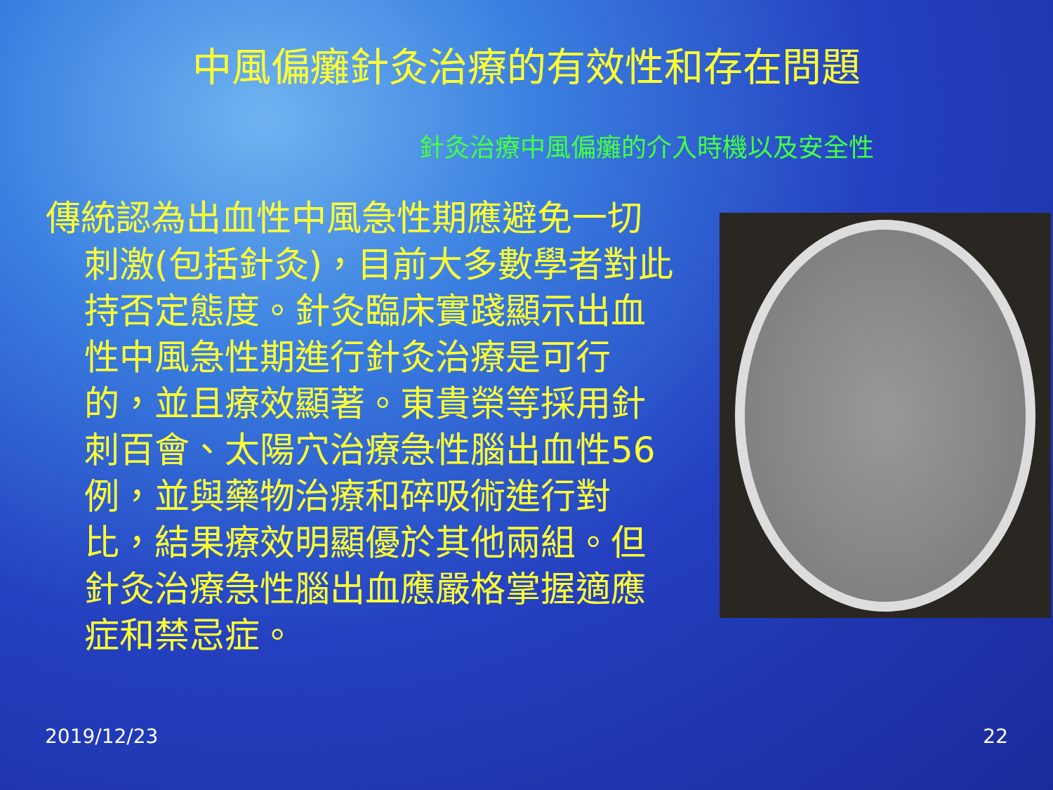中風偏癱針灸治療的有效性和存在問題
針灸治療中風偏癱的介入時機以及安全性
傳統認為出血性中風急性期應避免一切刺激(包括針灸)，目前大多數學者對此持否定態度。針灸臨床實踐顯示出血性中風急性期進行針灸治療是可行的，並且療效顯著。東貴榮等採用針刺百會、太陽穴治療急性腦出血性56例，並與藥物治療和碎吸術進行對比，結果療效明顯優於其他兩組。但針灸治療急性腦出血應嚴格掌握適應症和禁忌症。
2019/12/23 22